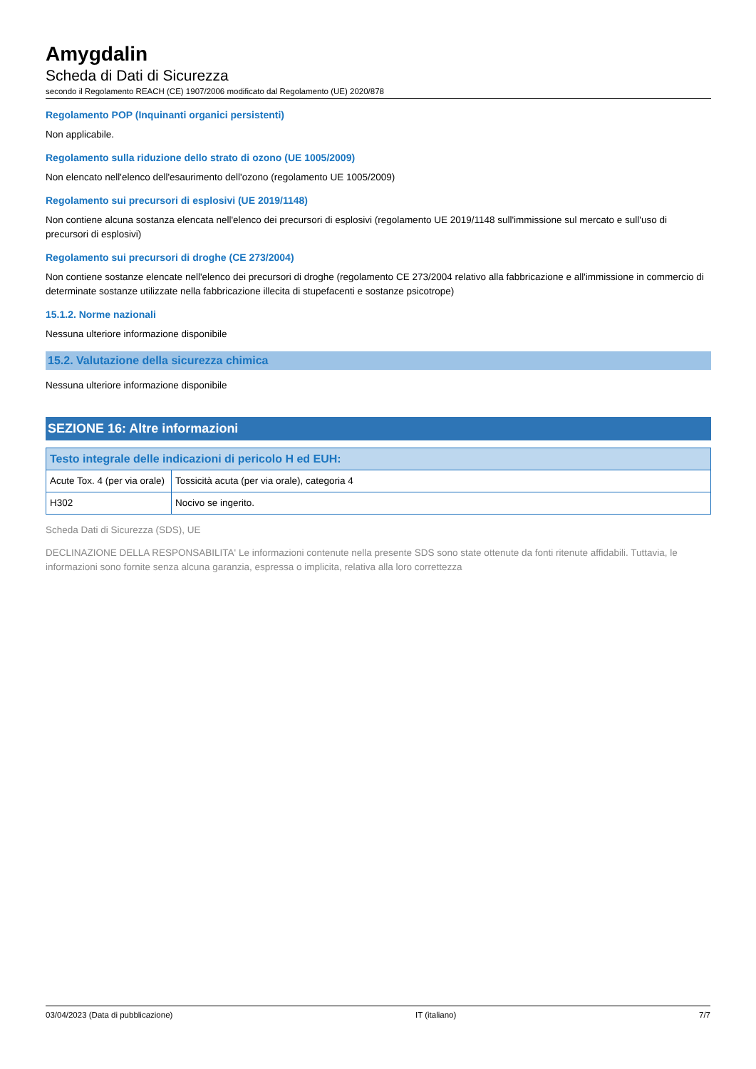Amygdalin
Scheda di Dati di Sicurezza
secondo il Regolamento REACH (CE) 1907/2006 modificato dal Regolamento (UE) 2020/878
Regolamento POP (Inquinanti organici persistenti)
Non applicabile.
Regolamento sulla riduzione dello strato di ozono (UE 1005/2009)
Non elencato nell'elenco dell'esaurimento dell'ozono (regolamento UE 1005/2009)
Regolamento sui precursori di esplosivi (UE 2019/1148)
Non contiene alcuna sostanza elencata nell'elenco dei precursori di esplosivi (regolamento UE 2019/1148 sull'immissione sul mercato e sull'uso di precursori di esplosivi)
Regolamento sui precursori di droghe (CE 273/2004)
Non contiene sostanze elencate nell'elenco dei precursori di droghe (regolamento CE 273/2004 relativo alla fabbricazione e all'immissione in commercio di determinate sostanze utilizzate nella fabbricazione illecita di stupefacenti e sostanze psicotrope)
15.1.2. Norme nazionali
Nessuna ulteriore informazione disponibile
15.2. Valutazione della sicurezza chimica
Nessuna ulteriore informazione disponibile
SEZIONE 16: Altre informazioni
| Testo integrale delle indicazioni di pericolo H ed EUH: | |
| --- | --- |
| Acute Tox. 4 (per via orale) | Tossicità acuta (per via orale), categoria 4 |
| H302 | Nocivo se ingerito. |
Scheda Dati di Sicurezza (SDS), UE
DECLINAZIONE DELLA RESPONSABILITA' Le informazioni contenute nella presente SDS sono state ottenute da fonti ritenute affidabili. Tuttavia, le informazioni sono fornite senza alcuna garanzia, espressa o implicita, relativa alla loro correttezza
03/04/2023 (Data di pubblicazione) IT (italiano) 7/7